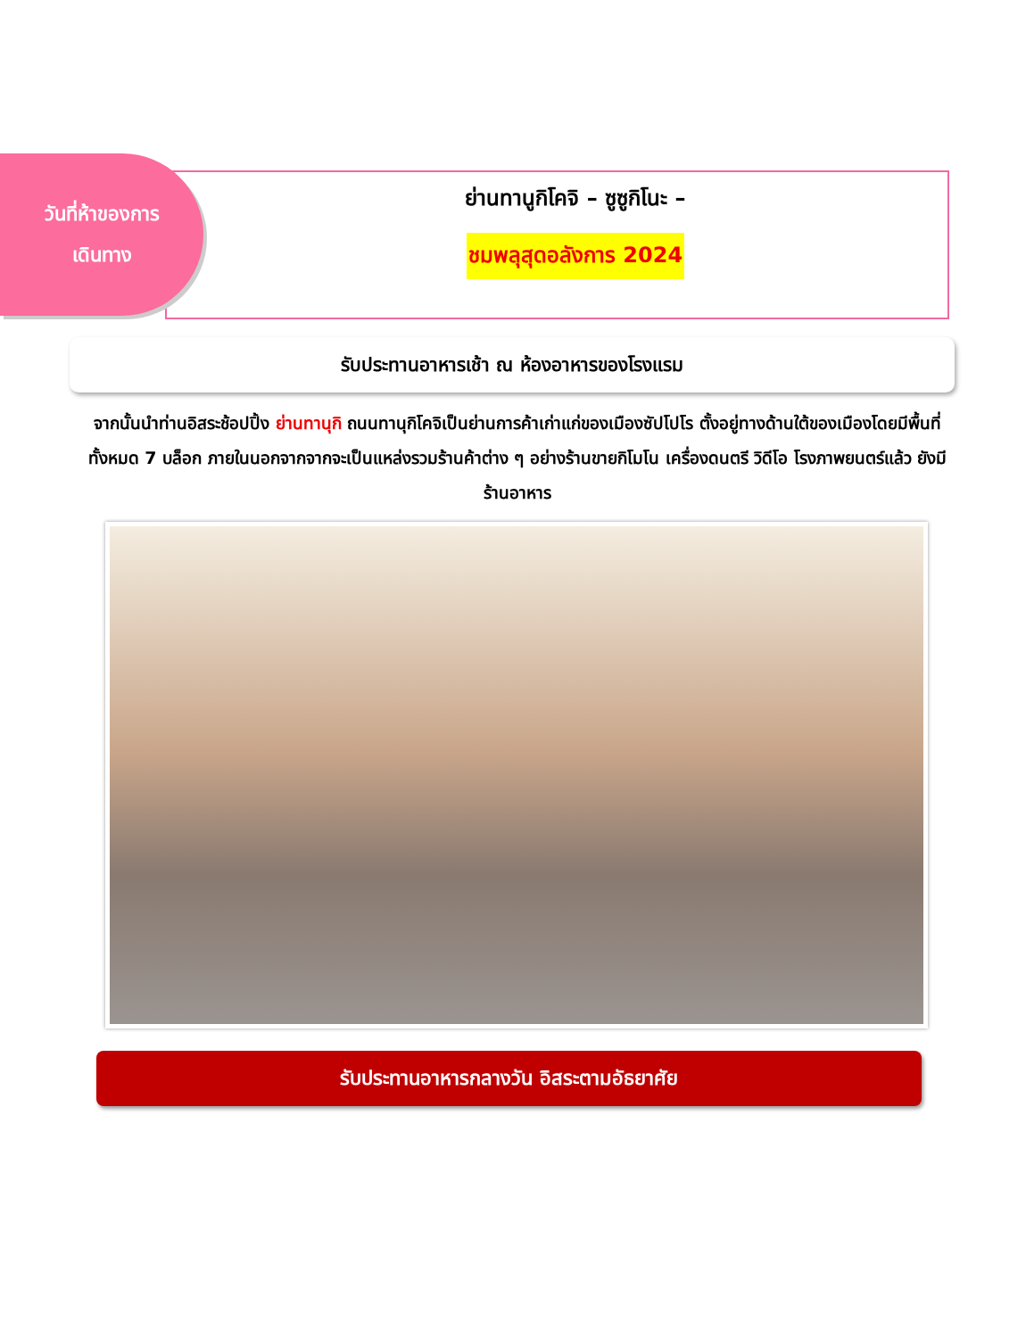วันที่ห้าของการ
เดินทาง
ย่านทานูกิโคจิ – ซูซูกิโนะ –
ชมพลุสุดอลังการ 2024
รับประทานอาหารเช้า ณ ห้องอาหารของโรงแรม
จากนั้นนำท่านอิสระช้อปปิ้ง ย่านทานุกิ ถนนทานุกิโคจิเป็นย่านการค้าเก่าแก่ของเมืองซัปโปโร ตั้งอยู่ทางด้านใต้ของเมืองโดยมีพื้นที่ทั้งหมด 7 บล็อก ภายในนอกจากจากจะเป็นแหล่งรวมร้านค้าต่าง ๆ อย่างร้านขายกิโมโน เครื่องดนตรี วิดีโอ โรงภาพยนตร์แล้ว ยังมีร้านอาหาร
รับประทานอาหารกลางวัน อิสระตามอัธยาศัย